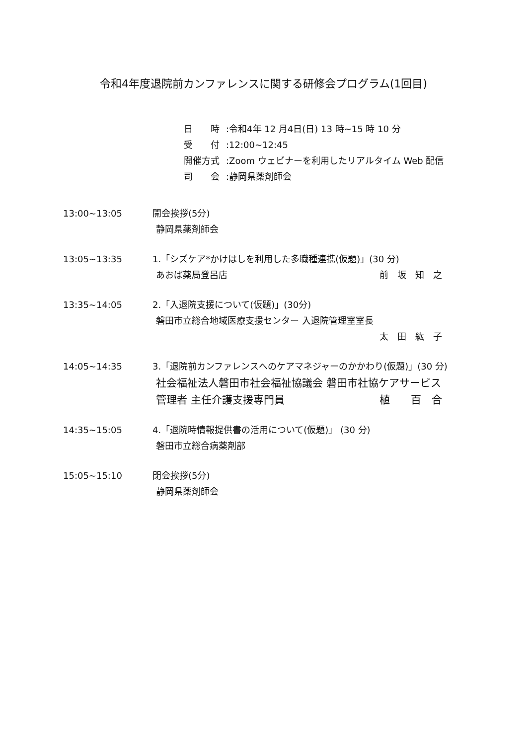令和4年度退院前カンファレンスに関する研修会プログラム(1回目)
日　　時:令和4年 12 月4日(日) 13 時~15 時 10 分
受　　付:12:00~12:45
開催方式:Zoom ウェビナーを利用したリアルタイム Web 配信
司　　会:静岡県薬剤師会
13:00~13:05 開会挨拶(5分)
静岡県薬剤師会
13:05~13:35 1.「シズケア*かけはしを利用した多職種連携(仮題)」(30 分)
あおば薬局登呂店 前　坂　知　之
13:35~14:05 2.「入退院支援について(仮題)」(30分)
磐田市立総合地域医療支援センター 入退院管理室室長
太　田　紘　子
14:05~14:35 3.「退院前カンファレンスへのケアマネジャーのかかわり(仮題)」(30 分)
社会福祉法人磐田市社会福祉協議会 磐田市社協ケアサービス
管理者 主任介護支援専門員 植　　百　合
14:35~15:05 4.「退院時情報提供書の活用について(仮題)」 (30 分)
磐田市立総合病薬剤部
15:05~15:10 閉会挨拶(5分)
静岡県薬剤師会